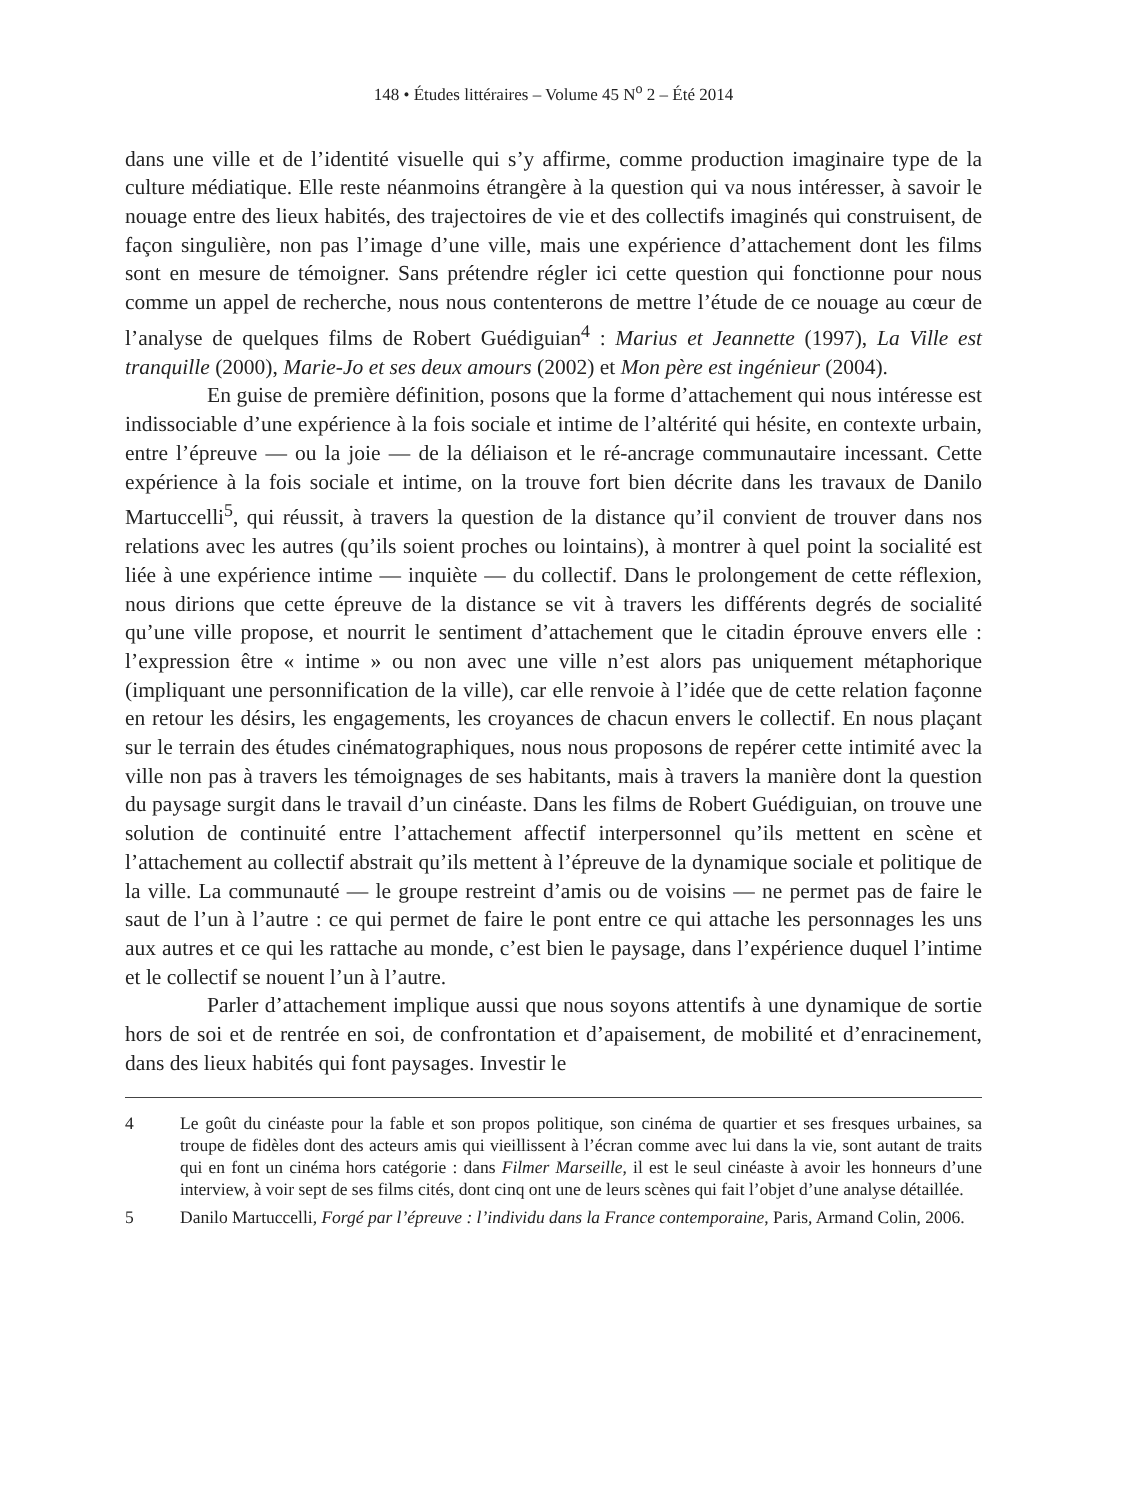148 • Études littéraires – Volume 45 N<sup>o</sup> 2 – Été 2014
dans une ville et de l’identité visuelle qui s’y affirme, comme production imaginaire type de la culture médiatique. Elle reste néanmoins étrangère à la question qui va nous intéresser, à savoir le nouage entre des lieux habités, des trajectoires de vie et des collectifs imaginés qui construisent, de façon singulière, non pas l’image d’une ville, mais une expérience d’attachement dont les films sont en mesure de témoigner. Sans prétendre régler ici cette question qui fonctionne pour nous comme un appel de recherche, nous nous contenterons de mettre l’étude de ce nouage au cœur de l’analyse de quelques films de Robert Guédiguian<sup>4</sup> : Marius et Jeannette (1997), La Ville est tranquille (2000), Marie-Jo et ses deux amours (2002) et Mon père est ingénieur (2004).
En guise de première définition, posons que la forme d’attachement qui nous intéresse est indissociable d’une expérience à la fois sociale et intime de l’altérité qui hésite, en contexte urbain, entre l’épreuve — ou la joie — de la déliaison et le ré-ancrage communautaire incessant. Cette expérience à la fois sociale et intime, on la trouve fort bien décrite dans les travaux de Danilo Martuccelli<sup>5</sup>, qui réussit, à travers la question de la distance qu’il convient de trouver dans nos relations avec les autres (qu’ils soient proches ou lointains), à montrer à quel point la socialité est liée à une expérience intime — inquiète — du collectif. Dans le prolongement de cette réflexion, nous dirions que cette épreuve de la distance se vit à travers les différents degrés de socialité qu’une ville propose, et nourrit le sentiment d’attachement que le citadin éprouve envers elle : l’expression être « intime » ou non avec une ville n’est alors pas uniquement métaphorique (impliquant une personnification de la ville), car elle renvoie à l’idée que de cette relation façonne en retour les désirs, les engagements, les croyances de chacun envers le collectif. En nous plaçant sur le terrain des études cinématographiques, nous nous proposons de repérer cette intimité avec la ville non pas à travers les témoignages de ses habitants, mais à travers la manière dont la question du paysage surgit dans le travail d’un cinéaste. Dans les films de Robert Guédiguian, on trouve une solution de continuité entre l’attachement affectif interpersonnel qu’ils mettent en scène et l’attachement au collectif abstrait qu’ils mettent à l’épreuve de la dynamique sociale et politique de la ville. La communauté — le groupe restreint d’amis ou de voisins — ne permet pas de faire le saut de l’un à l’autre : ce qui permet de faire le pont entre ce qui attache les personnages les uns aux autres et ce qui les rattache au monde, c’est bien le paysage, dans l’expérience duquel l’intime et le collectif se nouent l’un à l’autre.
Parler d’attachement implique aussi que nous soyons attentifs à une dynamique de sortie hors de soi et de rentrée en soi, de confrontation et d’apaisement, de mobilité et d’enracinement, dans des lieux habités qui font paysages. Investir le
4 Le goût du cinéaste pour la fable et son propos politique, son cinéma de quartier et ses fresques urbaines, sa troupe de fidèles dont des acteurs amis qui vieillissent à l’écran comme avec lui dans la vie, sont autant de traits qui en font un cinéma hors catégorie : dans Filmer Marseille, il est le seul cinéaste à avoir les honneurs d’une interview, à voir sept de ses films cités, dont cinq ont une de leurs scènes qui fait l’objet d’une analyse détaillée.
5 Danilo Martuccelli, Forgé par l’épreuve : l’individu dans la France contemporaine, Paris, Armand Colin, 2006.